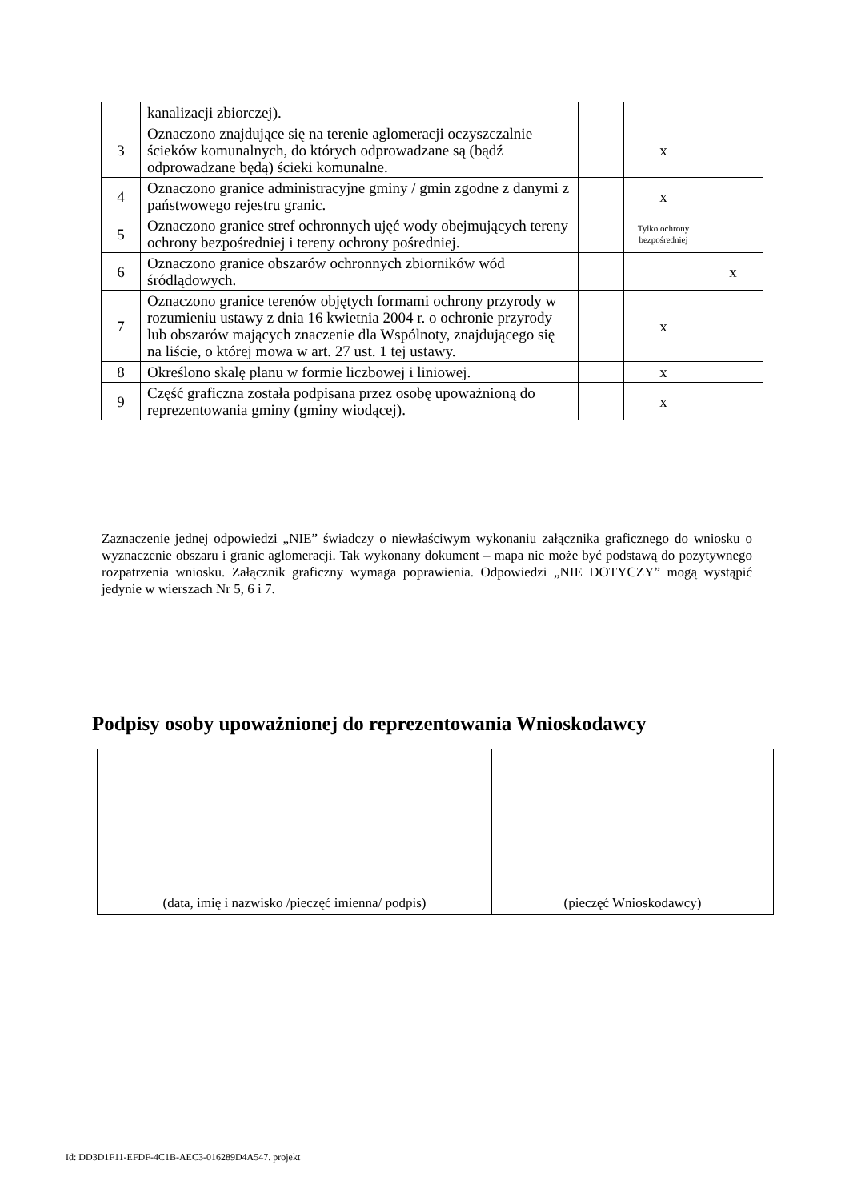| | kanalizacji zbiorczej). | | | |
| 3 | Oznaczono znajdujące się na terenie aglomeracji oczyszczalnie ścieków komunalnych, do których odprowadzane są (bądź odprowadzane będą) ścieki komunalne. | | x | |
| 4 | Oznaczono granice administracyjne gminy / gmin zgodne z danymi z państwowego rejestru granic. | | x | |
| 5 | Oznaczono granice stref ochronnych ujęć wody obejmujących tereny ochrony bezpośredniej i tereny ochrony pośredniej. | | Tylko ochrony bezpośredniej | |
| 6 | Oznaczono granice obszarów ochronnych zbiorników wód śródlądowych. | | | x |
| 7 | Oznaczono granice terenów objętych formami ochrony przyrody w rozumieniu ustawy z dnia 16 kwietnia 2004 r. o ochronie przyrody lub obszarów mających znaczenie dla Wspólnoty, znajdującego się na liście, o której mowa w art. 27 ust. 1 tej ustawy. | | x | |
| 8 | Określono skalę planu w formie liczbowej i liniowej. | | x | |
| 9 | Część graficzna została podpisana przez osobę upoważnioną do reprezentowania gminy (gminy wiodącej). | | x | |
Zaznaczenie jednej odpowiedzi „NIE” świadczy o niewłaściwym wykonaniu załącznika graficznego do wniosku o wyznaczenie obszaru i granic aglomeracji. Tak wykonany dokument – mapa nie może być podstawą do pozytywnego rozpatrzenia wniosku. Załącznik graficzny wymaga poprawienia. Odpowiedzi „NIE DOTYCZY” mogą wystąpić jedynie w wierszach Nr 5, 6 i 7.
Podpisy osoby upoważnionej do reprezentowania Wnioskodawcy
| (data, imię i nazwisko /pieczęć imienna/ podpis) | (pieczęć Wnioskodawcy) |
Id: DD3D1F11-EFDF-4C1B-AEC3-016289D4A547. projekt